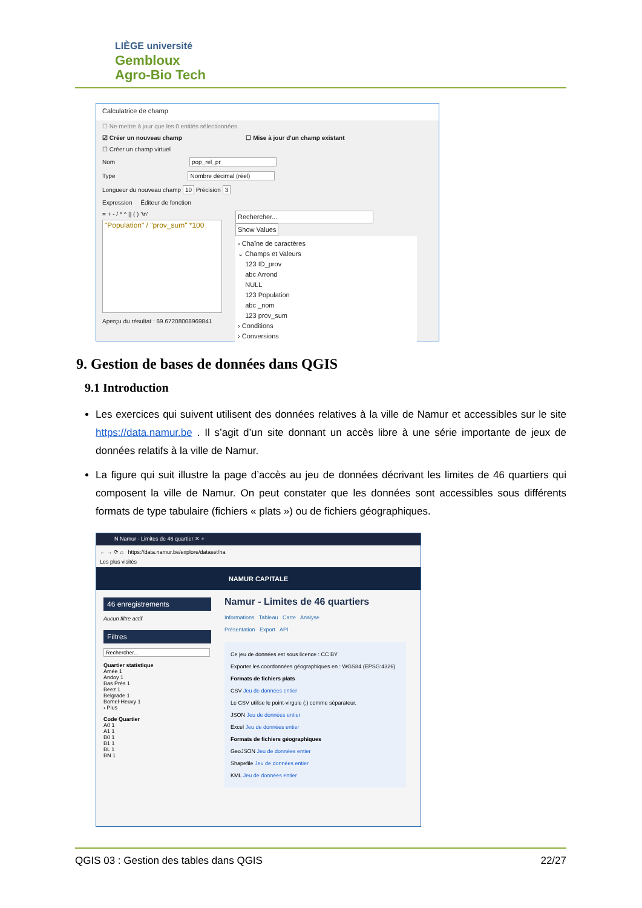LIÈGE université
Gembloux
Agro-Bio Tech
Calculatrice de champ
☐ Ne mettre à jour que les 0 entités sélectionnées
☑ Créer un nouveau champ ☐ Mise à jour d'un champ existant
☐ Créer un champ virtuel
Nom pop_rel_pr
Type Nombre décimal (réel)
Longueur du nouveau champ 10 Précision 3
Expression Éditeur de fonction
= + - / * ^ || ( ) '\n'
"Population" / "prov_sum" *100
Aperçu du résultat : 69.67208008969841
Rechercher... Show Values
› Chaîne de caractères
⌄ Champs et Valeurs
123 ID_prov
abc Arrond
NULL
123 Population
abc _nom
123 prov_sum
› Conditions
› Conversions
9. Gestion de bases de données dans QGIS
9.1 Introduction
Les exercices qui suivent utilisent des données relatives à la ville de Namur et accessibles sur le site https://data.namur.be . Il s’agit d’un site donnant un accès libre à une série importante de jeux de données relatifs à la ville de Namur.
La figure qui suit illustre la page d’accès au jeu de données décrivant les limites de 46 quartiers qui composent la ville de Namur. On peut constater que les données sont accessibles sous différents formats de type tabulaire (fichiers « plats ») ou de fichiers géographiques.
N Namur - Limites de 46 quartier ✕ +
← → ⟳ ⌂ https://data.namur.be/explore/dataset/na
Les plus visités
NAMUR CAPITALE
46 enregistrements
Aucun filtre actif
Filtres
Rechercher...
Quartier statistique
Amée 1
Andoy 1
Bas Prés 1
Beez 1
Belgrade 1
Bomel-Heuvy 1
› Plus
Code Quartier
A0 1
A1 1
B0 1
B1 1
BL 1
BN 1
Namur - Limites de 46 quartiers
Informations Tableau Carte Analyse
Présentation Export API
Ce jeu de données est sous licence : CC BY
Exporter les coordonnées géographiques en : WGS84 (EPSG:4326)
Formats de fichiers plats
CSV Jeu de données entier
Le CSV utilise le point-virgule (;) comme séparateur.
JSON Jeu de données entier
Excel Jeu de données entier
Formats de fichiers géographiques
GeoJSON Jeu de données entier
Shapefile Jeu de données entier
KML Jeu de données entier
QGIS 03 : Gestion des tables dans QGIS 22/27